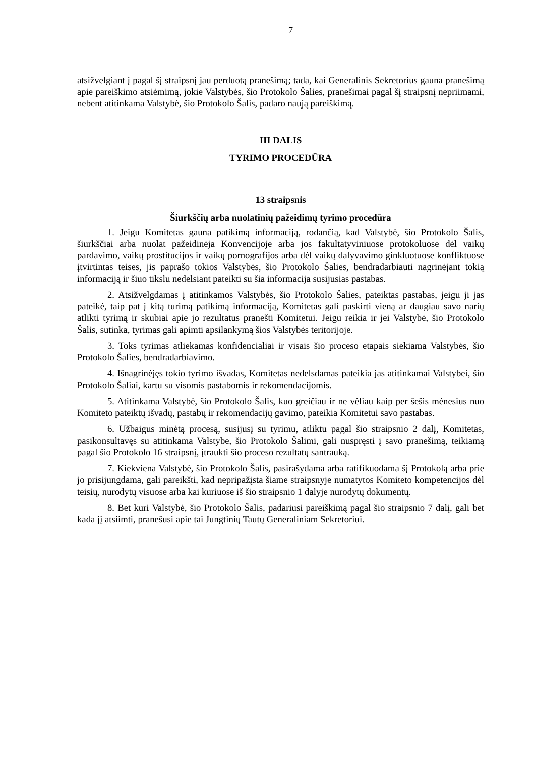7
atsižvelgiant į pagal šį straipsnį jau perduotą pranešimą; tada, kai Generalinis Sekretorius gauna pranešimą apie pareiškimo atsiėmimą, jokie Valstybės, šio Protokolo Šalies, pranešimai pagal šį straipsnį nepriimami, nebent atitinkama Valstybė, šio Protokolo Šalis, padaro naują pareiškimą.
III DALIS
TYRIMO PROCEDŪRA
13 straipsnis
Šiurkščių arba nuolatinių pažeidimų tyrimo procedūra
1. Jeigu Komitetas gauna patikimą informaciją, rodančią, kad Valstybė, šio Protokolo Šalis, šiurkščiai arba nuolat pažeidinėja Konvencijoje arba jos fakultatyviniuose protokoluose dėl vaikų pardavimo, vaikų prostitucijos ir vaikų pornografijos arba dėl vaikų dalyvavimo ginkluotuose konfliktuose įtvirtintas teises, jis paprašo tokios Valstybės, šio Protokolo Šalies, bendradarbiauti nagrinėjant tokią informaciją ir šiuo tikslu nedelsiant pateikti su šia informacija susijusias pastabas.
2. Atsižvelgdamas į atitinkamos Valstybės, šio Protokolo Šalies, pateiktas pastabas, jeigu ji jas pateikė, taip pat į kitą turimą patikimą informaciją, Komitetas gali paskirti vieną ar daugiau savo narių atlikti tyrimą ir skubiai apie jo rezultatus pranešti Komitetui. Jeigu reikia ir jei Valstybė, šio Protokolo Šalis, sutinka, tyrimas gali apimti apsilankymą šios Valstybės teritorijoje.
3. Toks tyrimas atliekamas konfidencialiai ir visais šio proceso etapais siekiama Valstybės, šio Protokolo Šalies, bendradarbiavimo.
4. Išnagrinėjęs tokio tyrimo išvadas, Komitetas nedelsdamas pateikia jas atitinkamai Valstybei, šio Protokolo Šaliai, kartu su visomis pastabomis ir rekomendacijomis.
5. Atitinkama Valstybė, šio Protokolo Šalis, kuo greičiau ir ne vėliau kaip per šešis mėnesius nuo Komiteto pateiktų išvadų, pastabų ir rekomendacijų gavimo, pateikia Komitetui savo pastabas.
6. Užbaigus minėtą procesą, susijusį su tyrimu, atliktu pagal šio straipsnio 2 dalį, Komitetas, pasikonsultavęs su atitinkama Valstybe, šio Protokolo Šalimi, gali nuspręsti į savo pranešimą, teikiamą pagal šio Protokolo 16 straipsnį, įtraukti šio proceso rezultatų santrauką.
7. Kiekviena Valstybė, šio Protokolo Šalis, pasirašydama arba ratifikuodama šį Protokolą arba prie jo prisijungdama, gali pareikšti, kad nepripažįsta šiame straipsnyje numatytos Komiteto kompetencijos dėl teisių, nurodytų visuose arba kai kuriuose iš šio straipsnio 1 dalyje nurodytų dokumentų.
8. Bet kuri Valstybė, šio Protokolo Šalis, padariusi pareiškimą pagal šio straipsnio 7 dalį, gali bet kada jį atsiimti, pranešusi apie tai Jungtinių Tautų Generaliniam Sekretoriui.